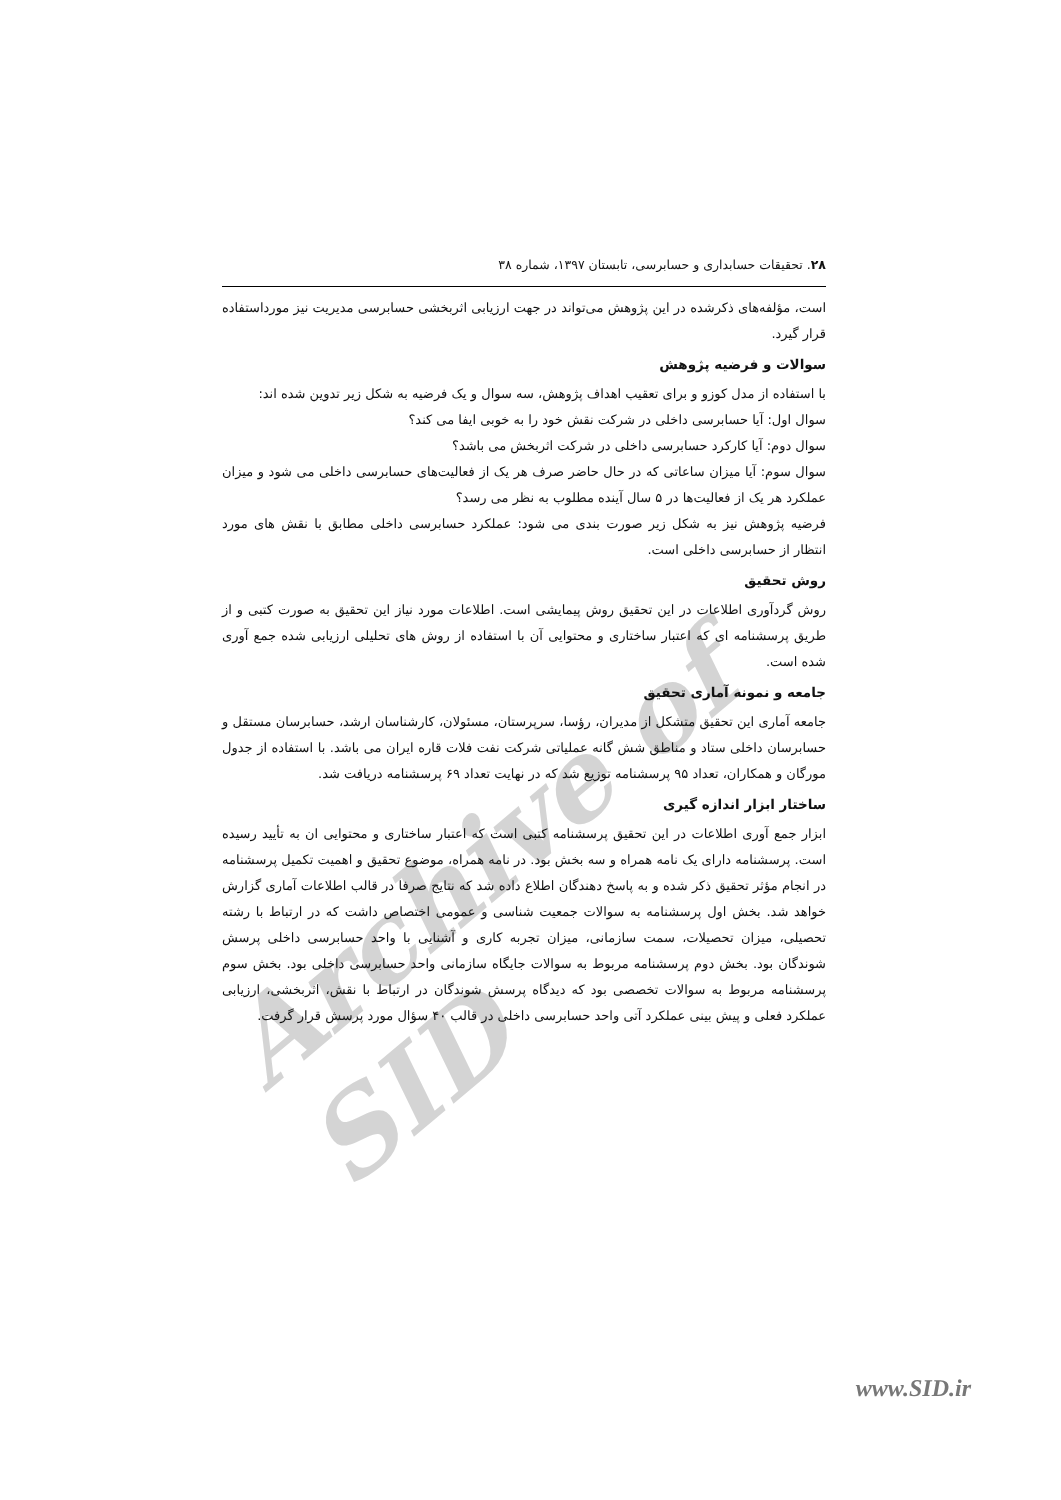Archive of SID
۲۸. تحقیقات حسابداری و حسابرسی، تابستان ۱۳۹۷، شماره ۳۸
است، مؤلفه‌های ذکرشده در این پژوهش می‌تواند در جهت ارزیابی اثربخشی حسابرسی مدیریت نیز مورداستفاده قرار گیرد.
سوالات و فرضیه پژوهش
با استفاده از مدل کوزو و برای تعقیب اهداف پژوهش، سه سوال و یک فرضیه به شکل زیر تدوین شده اند:
سوال اول: آیا حسابرسی داخلی در شرکت نقش خود را به خوبی ایفا می کند؟
سوال دوم: آیا کارکرد حسابرسی داخلی در شرکت اثربخش می باشد؟
سوال سوم: آیا میزان ساعاتی که در حال حاضر صرف هر یک از فعالیت‌های حسابرسی داخلی می شود و میزان عملکرد هر یک از فعالیت‌ها در ۵ سال آینده مطلوب به نظر می رسد؟
فرضیه پژوهش نیز به شکل زیر صورت بندی می شود: عملکرد حسابرسی داخلی مطابق با نقش های مورد انتظار از حسابرسی داخلی است.
روش تحقیق
روش گردآوری اطلاعات در این تحقیق روش پیمایشی است. اطلاعات مورد نیاز این تحقیق به صورت کتبی و از طریق پرسشنامه ای که اعتبار ساختاری و محتوایی آن با استفاده از روش های تحلیلی ارزیابی شده جمع آوری شده است.
جامعه و نمونه آماری تحقیق
جامعه آماری این تحقیق متشکل از مدیران، رؤسا، سرپرستان، مسئولان، کارشناسان ارشد، حسابرسان مستقل و حسابرسان داخلی ستاد و مناطق شش گانه عملیاتی شرکت نفت فلات قاره ایران می باشد. با استفاده از جدول مورگان و همکاران، تعداد ۹۵ پرسشنامه توزیع شد که در نهایت تعداد ۶۹ پرسشنامه دریافت شد.
ساختار ابزار اندازه گیری
ابزار جمع آوری اطلاعات در این تحقیق پرسشنامه کتبی است که اعتبار ساختاری و محتوایی ان به تأیید رسیده است. پرسشنامه دارای یک نامه همراه و سه بخش بود. در نامه همراه، موضوع تحقیق و اهمیت تکمیل پرسشنامه در انجام مؤثر تحقیق ذکر شده و به پاسخ دهندگان اطلاع داده شد که نتایج صرفا در قالب اطلاعات آماری گزارش خواهد شد. بخش اول پرسشنامه به سوالات جمعیت شناسی و عمومی اختصاص داشت که در ارتباط با رشته تحصیلی، میزان تحصیلات، سمت سازمانی، میزان تجربه کاری و آشنایی با واحد حسابرسی داخلی پرسش شوندگان بود. بخش دوم پرسشنامه مربوط به سوالات جایگاه سازمانی واحد حسابرسی داخلی بود. بخش سوم پرسشنامه مربوط به سوالات تخصصی بود که دیدگاه پرسش شوندگان در ارتباط با نقش، اثربخشی، ارزیابی عملکرد فعلی و پیش بینی عملکرد آتی واحد حسابرسی داخلی در قالب ۴۰ سؤال مورد پرسش قرار گرفت.
www.SID.ir